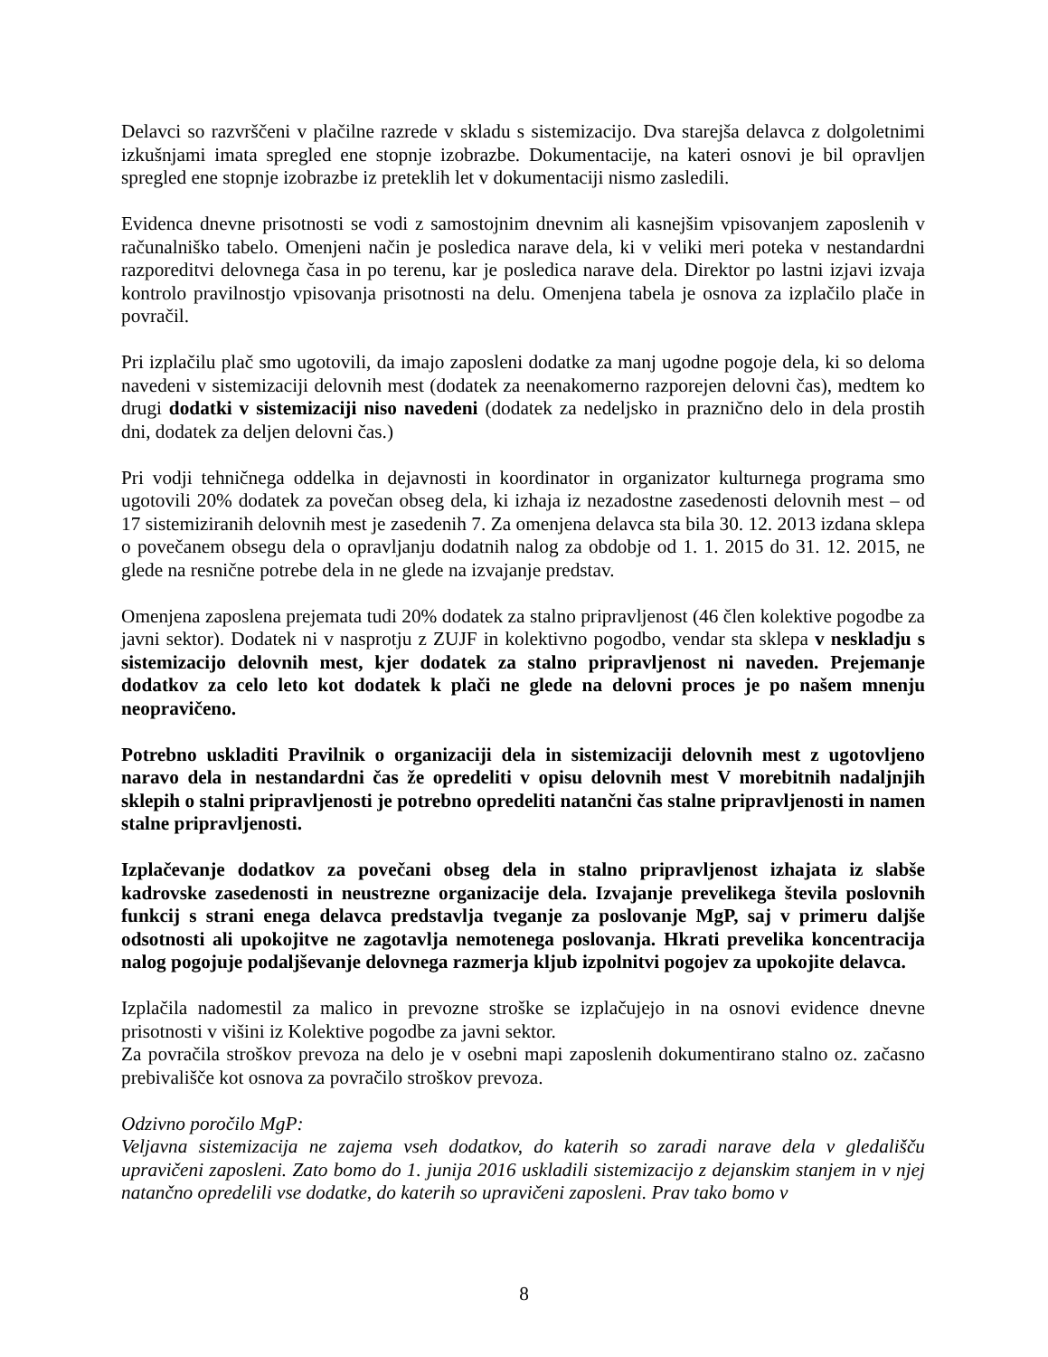Delavci so razvrščeni v plačilne razrede v skladu s sistemizacijo. Dva starejša delavca z dolgoletnimi izkušnjami imata spregled ene stopnje izobrazbe. Dokumentacije, na kateri osnovi je bil opravljen spregled ene stopnje izobrazbe iz preteklih let v dokumentaciji nismo zasledili.
Evidenca dnevne prisotnosti se vodi z samostojnim dnevnim ali kasnejšim vpisovanjem zaposlenih v računalniško tabelo. Omenjeni način je posledica narave dela, ki v veliki meri poteka v nestandardni razporeditvi delovnega časa in po terenu, kar je posledica narave dela. Direktor po lastni izjavi izvaja kontrolo pravilnostjo vpisovanja prisotnosti na delu. Omenjena tabela je osnova za izplačilo plače in povračil.
Pri izplačilu plač smo ugotovili, da imajo zaposleni dodatke za manj ugodne pogoje dela, ki so deloma navedeni v sistemizaciji delovnih mest (dodatek za neenakomerno razporejen delovni čas), medtem ko drugi dodatki v sistemizaciji niso navedeni (dodatek za nedeljsko in praznično delo in dela prostih dni, dodatek za deljen delovni čas.)
Pri vodji tehničnega oddelka in dejavnosti in koordinator in organizator kulturnega programa smo ugotovili 20% dodatek za povečan obseg dela, ki izhaja iz nezadostne zasedenosti delovnih mest – od 17 sistemiziranih delovnih mest je zasedenih 7. Za omenjena delavca sta bila 30. 12. 2013 izdana sklepa o povečanem obsegu dela o opravljanju dodatnih nalog za obdobje od 1. 1. 2015 do 31. 12. 2015, ne glede na resnične potrebe dela in ne glede na izvajanje predstav.
Omenjena zaposlena prejemata tudi 20% dodatek za stalno pripravljenost (46 člen kolektive pogodbe za javni sektor). Dodatek ni v nasprotju z ZUJF in kolektivno pogodbo, vendar sta sklepa v neskladju s sistemizacijo delovnih mest, kjer dodatek za stalno pripravljenost ni naveden. Prejemanje dodatkov za celo leto kot dodatek k plači ne glede na delovni proces je po našem mnenju neopravičeno.
Potrebno uskladiti Pravilnik o organizaciji dela in sistemizaciji delovnih mest z ugotovljeno naravo dela in nestandardni čas že opredeliti v opisu delovnih mest V morebitnih nadaljnjih sklepih o stalni pripravljenosti je potrebno opredeliti natančni čas stalne pripravljenosti in namen stalne pripravljenosti.
Izplačevanje dodatkov za povečani obseg dela in stalno pripravljenost izhajata iz slabše kadrovske zasedenosti in neustrezne organizacije dela. Izvajanje prevelikega števila poslovnih funkcij s strani enega delavca predstavlja tveganje za poslovanje MgP, saj v primeru daljše odsotnosti ali upokojitve ne zagotavlja nemotenega poslovanja. Hkrati prevelika koncentracija nalog pogojuje podaljševanje delovnega razmerja kljub izpolnitvi pogojev za upokojite delavca.
Izplačila nadomestil za malico in prevozne stroške se izplačujejo in na osnovi evidence dnevne prisotnosti v višini iz Kolektive pogodbe za javni sektor.
Za povračila stroškov prevoza na delo je v osebni mapi zaposlenih dokumentirano stalno oz. začasno prebivališče kot osnova za povračilo stroškov prevoza.
Odzivno poročilo MgP:
Veljavna sistemizacija ne zajema vseh dodatkov, do katerih so zaradi narave dela v gledališču upravičeni zaposleni. Zato bomo do 1. junija 2016 uskladili sistemizacijo z dejanskim stanjem in v njej natančno opredelili vse dodatke, do katerih so upravičeni zaposleni. Prav tako bomo v
8